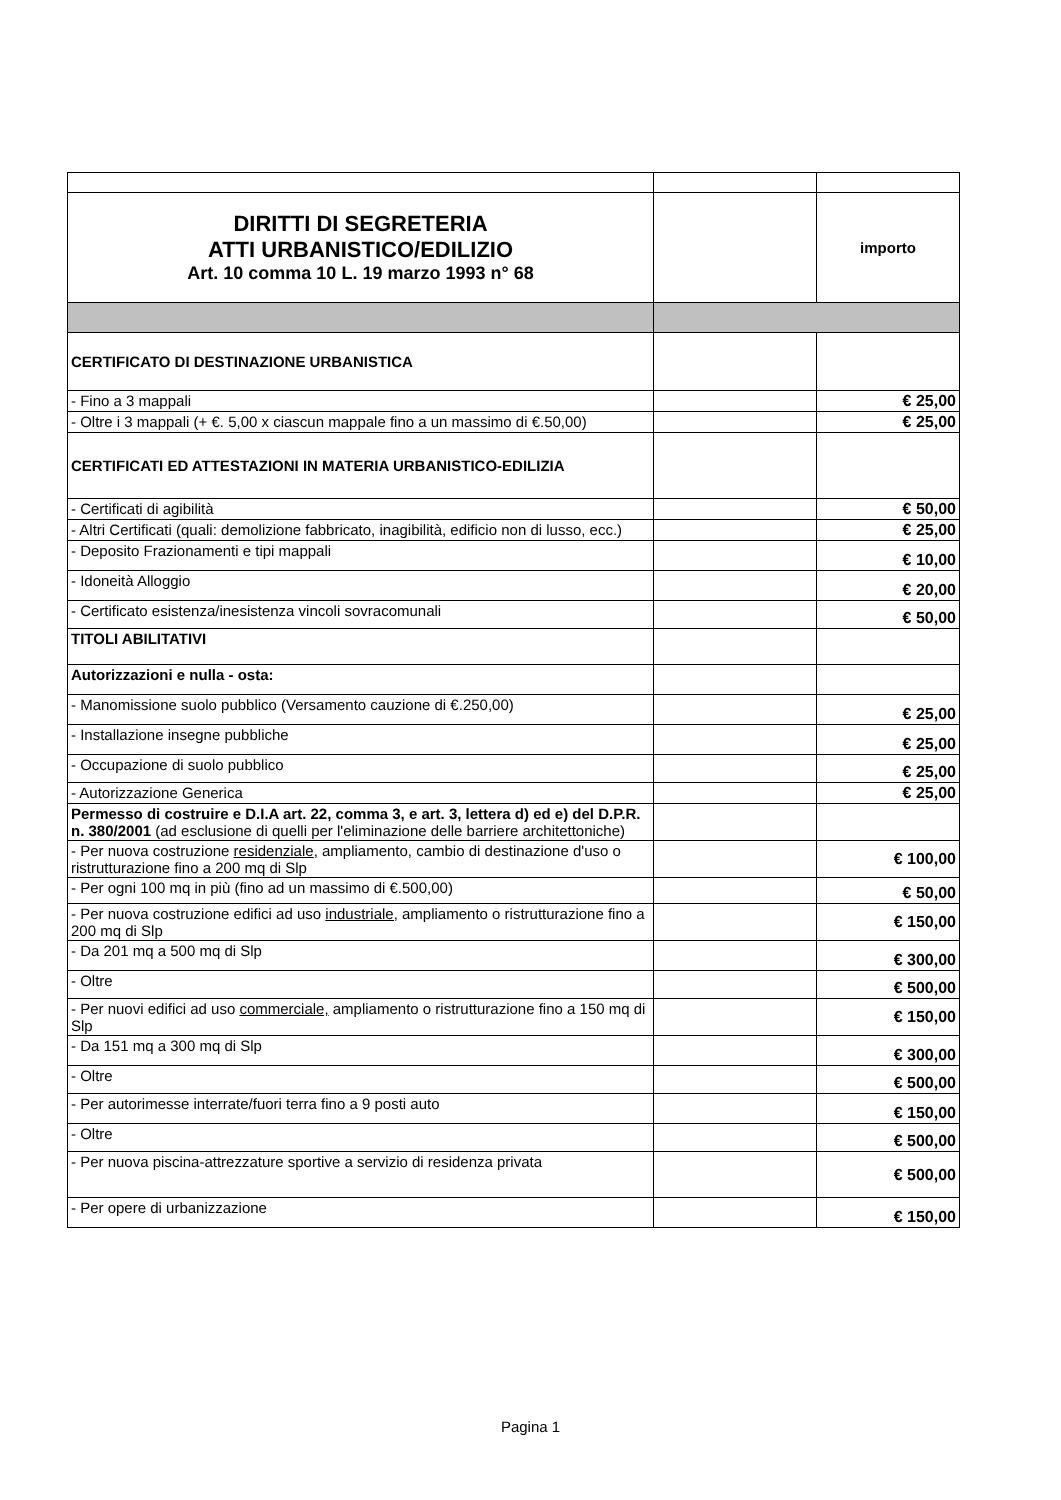| DIRITTI DI SEGRETERIA ATTI URBANISTICO/EDILIZIO Art. 10 comma 10 L. 19 marzo 1993 n° 68 | | importo |
| CERTIFICATO DI DESTINAZIONE URBANISTICA | | |
| - Fino a 3 mappali | | € 25,00 |
| - Oltre i 3 mappali (+ €. 5,00 x ciascun mappale fino a un massimo di €.50,00) | | € 25,00 |
| CERTIFICATI ED ATTESTAZIONI IN MATERIA URBANISTICO-EDILIZIA | | |
| - Certificati di agibilità | | € 50,00 |
| - Altri Certificati (quali: demolizione fabbricato, inagibilità, edificio non di lusso, ecc.) | | € 25,00 |
| - Deposito Frazionamenti e tipi mappali | | € 10,00 |
| - Idoneità Alloggio | | € 20,00 |
| - Certificato esistenza/inesistenza vincoli sovracomunali | | € 50,00 |
| TITOLI ABILITATIVI | | |
| Autorizzazioni e nulla - osta: | | |
| - Manomissione suolo pubblico (Versamento cauzione di €.250,00) | | € 25,00 |
| - Installazione insegne pubbliche | | € 25,00 |
| - Occupazione di suolo pubblico | | € 25,00 |
| - Autorizzazione Generica | | € 25,00 |
| Permesso di costruire e D.I.A art. 22, comma 3, e art. 3, lettera d) ed e) del D.P.R. n. 380/2001 (ad esclusione di quelli per l'eliminazione delle barriere architettoniche) | | |
| - Per nuova costruzione residenziale , ampliamento, cambio di destinazione d'uso o ristrutturazione fino a 200 mq di Slp | | € 100,00 |
| - Per ogni 100 mq in più (fino ad un massimo di €.500,00) | | € 50,00 |
| - Per nuova costruzione edifici ad uso industriale, ampliamento o ristrutturazione fino a 200 mq di Slp | | € 150,00 |
| - Da 201 mq a 500 mq di Slp | | € 300,00 |
| - Oltre | | € 500,00 |
| - Per nuovi edifici ad uso commerciale, ampliamento o ristrutturazione fino a 150 mq di Slp | | € 150,00 |
| - Da 151 mq a 300 mq di Slp | | € 300,00 |
| - Oltre | | € 500,00 |
| - Per autorimesse interrate/fuori terra fino a 9 posti auto | | € 150,00 |
| - Oltre | | € 500,00 |
| - Per nuova piscina-attrezzature sportive a servizio di residenza privata | | € 500,00 |
| - Per opere di urbanizzazione | | € 150,00 |
Pagina 1